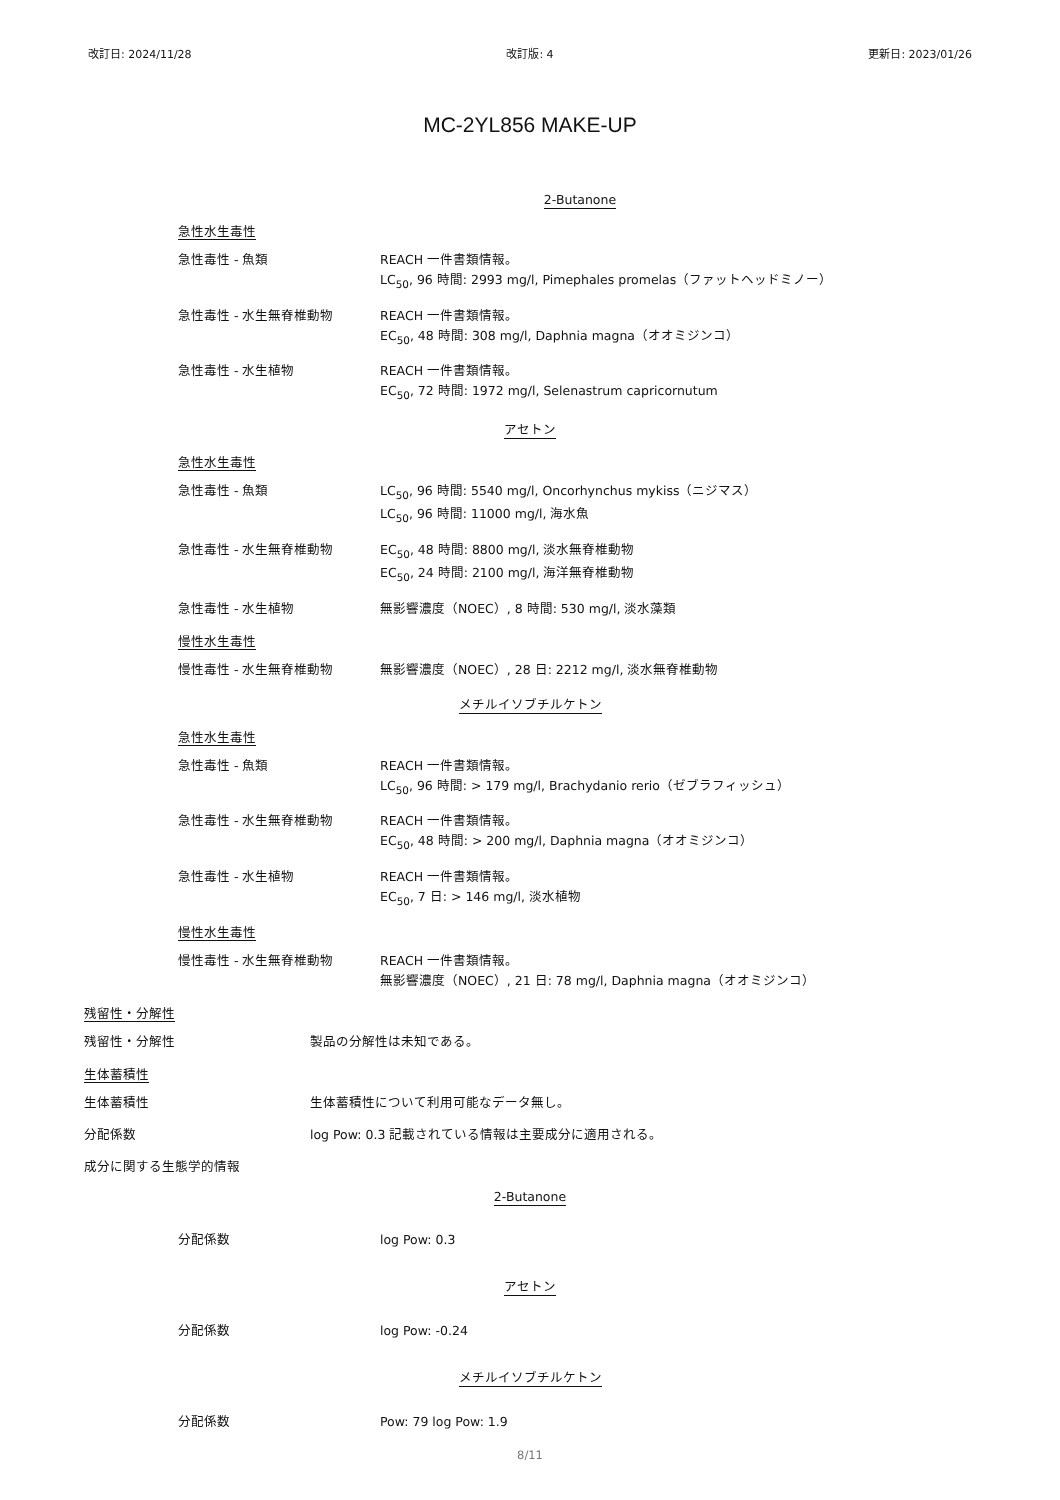改訂日: 2024/11/28 改訂版: 4 更新日: 2023/01/26
MC-2YL856 MAKE-UP
2-Butanone
急性水生毒性
急性毒性 - 魚類 REACH 一件書類情報。
LC<sub>50</sub>, 96 時間: 2993 mg/l, Pimephales promelas（ファットヘッドミノー）
急性毒性 - 水生無脊椎動物 REACH 一件書類情報。
EC<sub>50</sub>, 48 時間: 308 mg/l, Daphnia magna（オオミジンコ）
急性毒性 - 水生植物 REACH 一件書類情報。
EC<sub>50</sub>, 72 時間: 1972 mg/l, Selenastrum capricornutum
アセトン
急性水生毒性
急性毒性 - 魚類 LC<sub>50</sub>, 96 時間: 5540 mg/l, Oncorhynchus mykiss（ニジマス）
LC<sub>50</sub>, 96 時間: 11000 mg/l, 海水魚
急性毒性 - 水生無脊椎動物 EC<sub>50</sub>, 48 時間: 8800 mg/l, 淡水無脊椎動物
EC<sub>50</sub>, 24 時間: 2100 mg/l, 海洋無脊椎動物
急性毒性 - 水生植物 無影響濃度（NOEC）, 8 時間: 530 mg/l, 淡水藻類
慢性水生毒性
慢性毒性 - 水生無脊椎動物 無影響濃度（NOEC）, 28 日: 2212 mg/l, 淡水無脊椎動物
メチルイソブチルケトン
急性水生毒性
急性毒性 - 魚類 REACH 一件書類情報。
LC<sub>50</sub>, 96 時間: > 179 mg/l, Brachydanio rerio（ゼブラフィッシュ）
急性毒性 - 水生無脊椎動物 REACH 一件書類情報。
EC<sub>50</sub>, 48 時間: > 200 mg/l, Daphnia magna（オオミジンコ）
急性毒性 - 水生植物 REACH 一件書類情報。
EC<sub>50</sub>, 7 日: > 146 mg/l, 淡水植物
慢性水生毒性
慢性毒性 - 水生無脊椎動物 REACH 一件書類情報。
無影響濃度（NOEC）, 21 日: 78 mg/l, Daphnia magna（オオミジンコ）
残留性・分解性
残留性・分解性 製品の分解性は未知である。
生体蓄積性
生体蓄積性 生体蓄積性について利用可能なデータ無し。
分配係数 log Pow: 0.3 記載されている情報は主要成分に適用される。
成分に関する生態学的情報
2-Butanone
分配係数 log Pow: 0.3
アセトン
分配係数 log Pow: -0.24
メチルイソブチルケトン
分配係数 Pow: 79 log Pow: 1.9
8/11